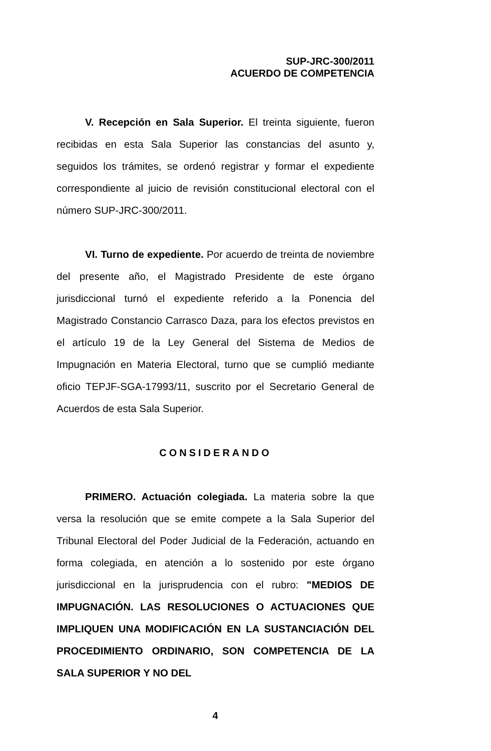SUP-JRC-300/2011
ACUERDO DE COMPETENCIA
V. Recepción en Sala Superior. El treinta siguiente, fueron recibidas en esta Sala Superior las constancias del asunto y, seguidos los trámites, se ordenó registrar y formar el expediente correspondiente al juicio de revisión constitucional electoral con el número SUP-JRC-300/2011.
VI. Turno de expediente. Por acuerdo de treinta de noviembre del presente año, el Magistrado Presidente de este órgano jurisdiccional turnó el expediente referido a la Ponencia del Magistrado Constancio Carrasco Daza, para los efectos previstos en el artículo 19 de la Ley General del Sistema de Medios de Impugnación en Materia Electoral, turno que se cumplió mediante oficio TEPJF-SGA-17993/11, suscrito por el Secretario General de Acuerdos de esta Sala Superior.
CONSIDERANDO
PRIMERO. Actuación colegiada. La materia sobre la que versa la resolución que se emite compete a la Sala Superior del Tribunal Electoral del Poder Judicial de la Federación, actuando en forma colegiada, en atención a lo sostenido por este órgano jurisdiccional en la jurisprudencia con el rubro: "MEDIOS DE IMPUGNACIÓN. LAS RESOLUCIONES O ACTUACIONES QUE IMPLIQUEN UNA MODIFICACIÓN EN LA SUSTANCIACIÓN DEL PROCEDIMIENTO ORDINARIO, SON COMPETENCIA DE LA SALA SUPERIOR Y NO DEL
4